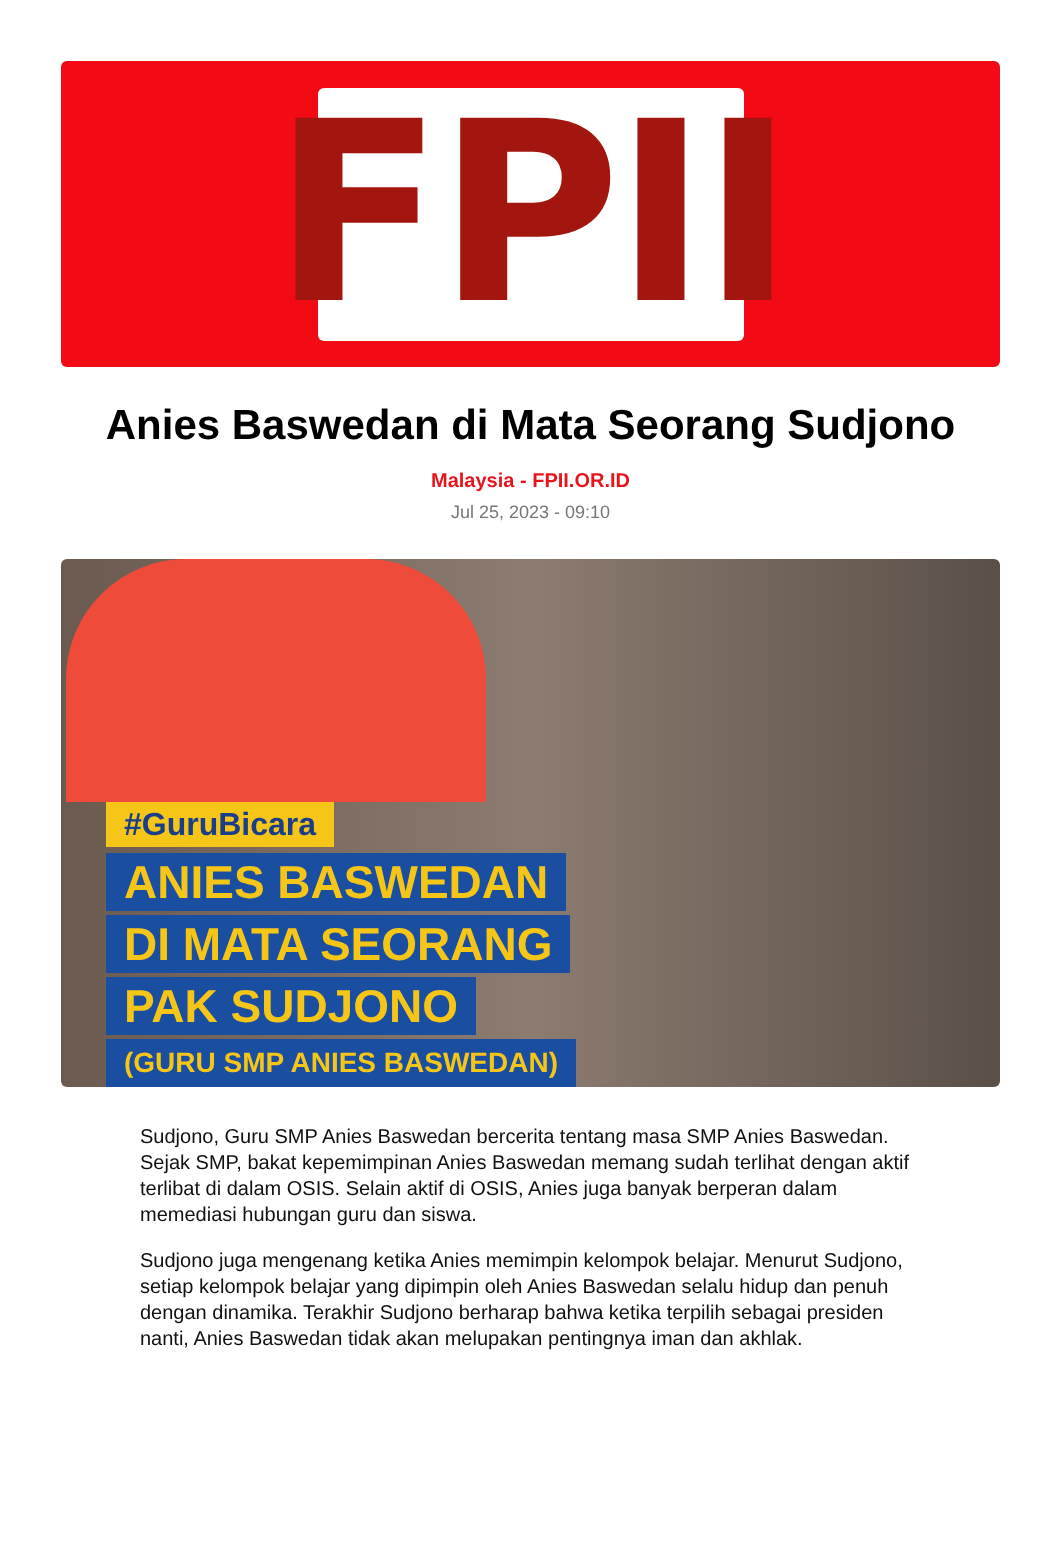FPII
Anies Baswedan di Mata Seorang Sudjono
Malaysia - FPII.OR.ID
Jul 25, 2023 - 09:10
#GuruBicara
ANIES BASWEDAN
DI MATA SEORANG
PAK SUDJONO
(GURU SMP ANIES BASWEDAN)
Sudjono, Guru SMP Anies Baswedan bercerita tentang masa SMP Anies Baswedan. Sejak SMP, bakat kepemimpinan Anies Baswedan memang sudah terlihat dengan aktif terlibat di dalam OSIS. Selain aktif di OSIS, Anies juga banyak berperan dalam memediasi hubungan guru dan siswa.
Sudjono juga mengenang ketika Anies memimpin kelompok belajar. Menurut Sudjono, setiap kelompok belajar yang dipimpin oleh Anies Baswedan selalu hidup dan penuh dengan dinamika. Terakhir Sudjono berharap bahwa ketika terpilih sebagai presiden nanti, Anies Baswedan tidak akan melupakan pentingnya iman dan akhlak.